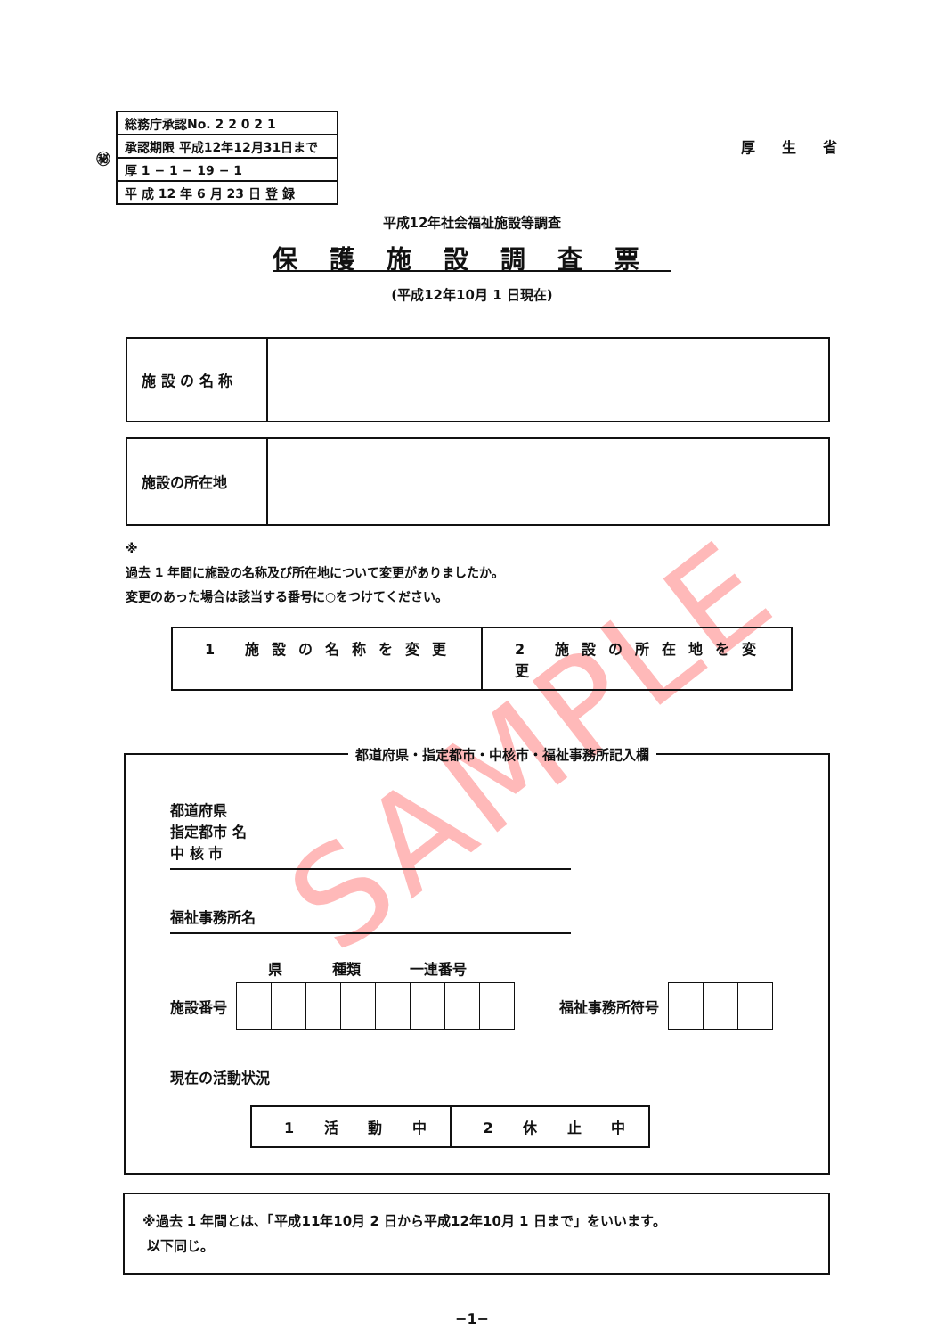㊙
| 総務庁承認No. 2 2 0 2 1 |
| 承認期限 平成12年12月31日まで |
| 厚 1 − 1 − 19 − 1 |
| 平 成 12 年 6 月 23 日 登 録 |
厚生省
平成12年社会福祉施設等調査
保護施設調査票
(平成12年10月 1 日現在)
施 設 の 名 称
施設の所在地
※
過去 1 年間に施設の名称及び所在地について変更がありましたか。
変更のあった場合は該当する番号に○をつけてください。
1 施設の名称を変更 2 施設の所在地を変更
都道府県・指定都市・中核市・福祉事務所記入欄
都道府県
指定都市 名
中 核 市
福祉事務所名
県 種類 一連番号
施設番号 福祉事務所符号
現在の活動状況
1 活 動 中 2 休 止 中
※過去 1 年間とは、「平成11年10月 2 日から平成12年10月 1 日まで」をいいます。
以下同じ。
−1−
SAMPLE